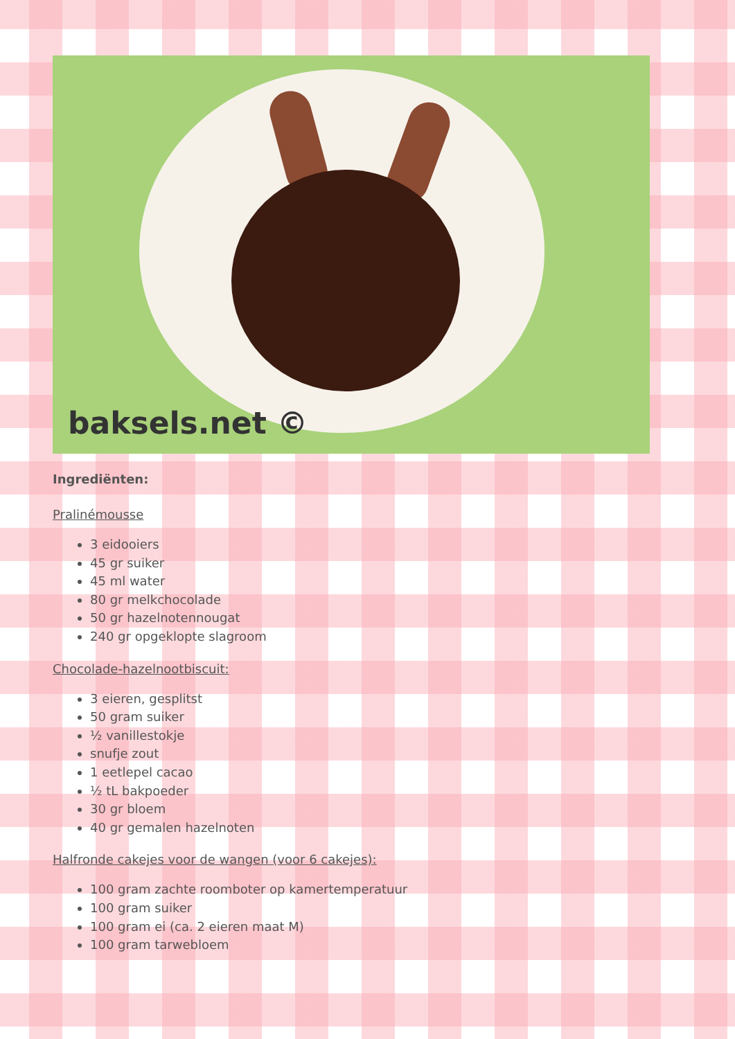baksels.net ©
Ingrediënten:
Pralinémousse
3 eidooiers
45 gr suiker
45 ml water
80 gr melkchocolade
50 gr hazelnotennougat
240 gr opgeklopte slagroom
Chocolade-hazelnootbiscuit:
3 eieren, gesplitst
50 gram suiker
½ vanillestokje
snufje zout
1 eetlepel cacao
½ tL bakpoeder
30 gr bloem
40 gr gemalen hazelnoten
Halfronde cakejes voor de wangen (voor 6 cakejes):
100 gram zachte roomboter op kamertemperatuur
100 gram suiker
100 gram ei (ca. 2 eieren maat M)
100 gram tarwebloem